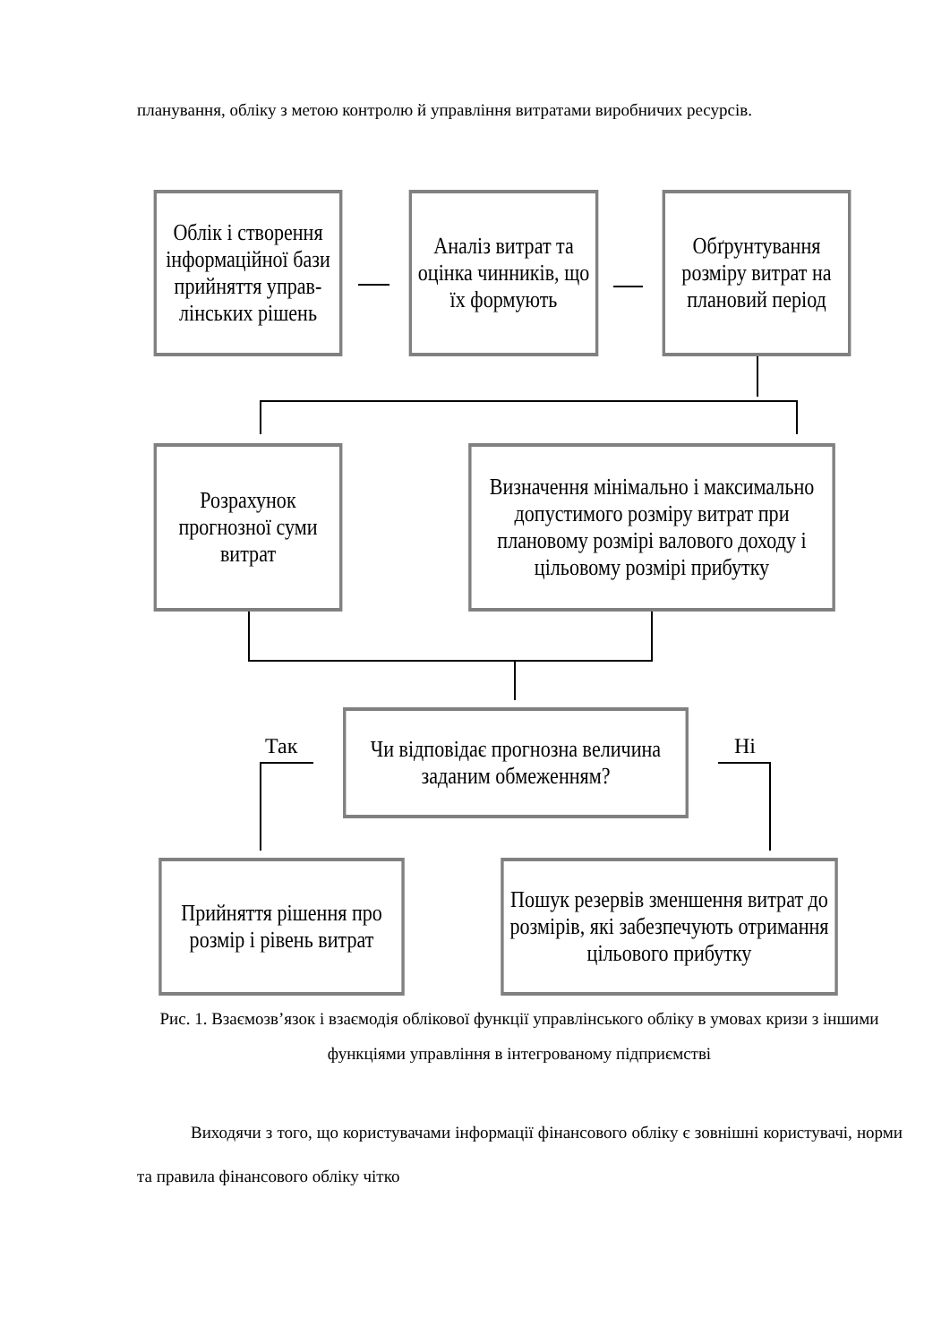планування, обліку з метою контролю й управління витратами виробничих ресурсів.
Облік і створення інформаційної бази прийняття управ-лінських рішень
Аналіз витрат та оцінка чинників, що їх формують
Обґрунтування розміру витрат на плановий період
Розрахунок прогнозної суми витрат
Визначення мінімально і максимально допустимого розміру витрат при плановому розмірі валового доходу і цільовому розмірі прибутку
Так
Чи відповідає прогнозна величина заданим обмеженням?
Ні
Прийняття рішення про розмір і рівень витрат
Пошук резервів зменшення витрат до розмірів, які забезпечують отримання цільового прибутку
Рис. 1. Взаємозв’язок і взаємодія облікової функції управлінського обліку в умовах кризи з іншими функціями управління в інтегрованому підприємстві
Виходячи з того, що користувачами інформації фінансового обліку є зовнішні користувачі, норми та правила фінансового обліку чітко